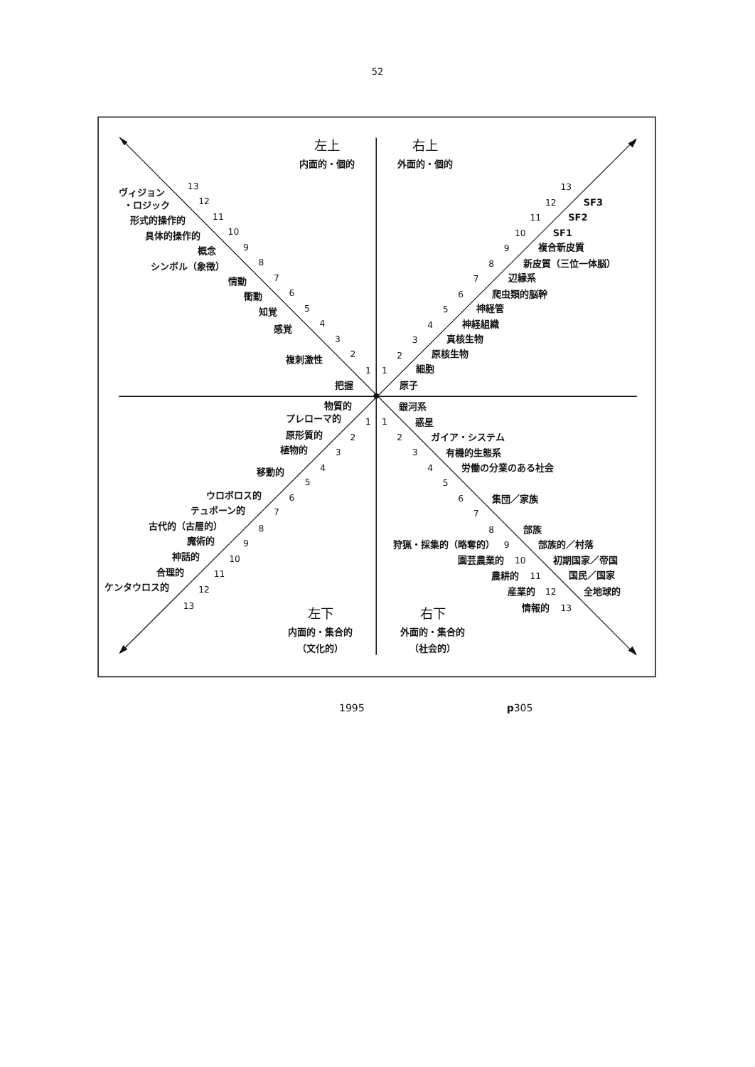52
左上
内面的・個的
右上
外面的・個的
ヴィジョン
・ロジック
形式的操作的
具体的操作的
概念
シンボル（象徴）
情動
衝動
知覚
感覚
複刺激性
把握
13
12
11
10
9
8
7
6
5
4
3
2
1
13
12
11
10
9
8
7
6
5
4
3
2
1
SF3
SF2
SF1
複合新皮質
新皮質（三位一体脳）
辺縁系
爬虫類的脳幹
神経管
神経組織
真核生物
原核生物
細胞
原子
物質的
プレローマ的
原形質的
植物的
移動的
ウロボロス的
テュポーン的
古代的（古層的）
魔術的
神話的
合理的
ケンタウロス的
1
2
3
4
5
6
7
8
9
10
11
12
13
銀河系
惑星
ガイア・システム
有機的生態系
労働の分業のある社会
集団／家族
部族
部族的／村落
初期国家／帝国
国民／国家
全地球的
1
2
3
4
5
6
7
8
狩猟・採集的（略奪的）
9
園芸農業的
10
農耕的
11
産業的
12
情報的
13
左下
内面的・集合的
（文化的）
右下
外面的・集合的
（社会的）
1995 p305